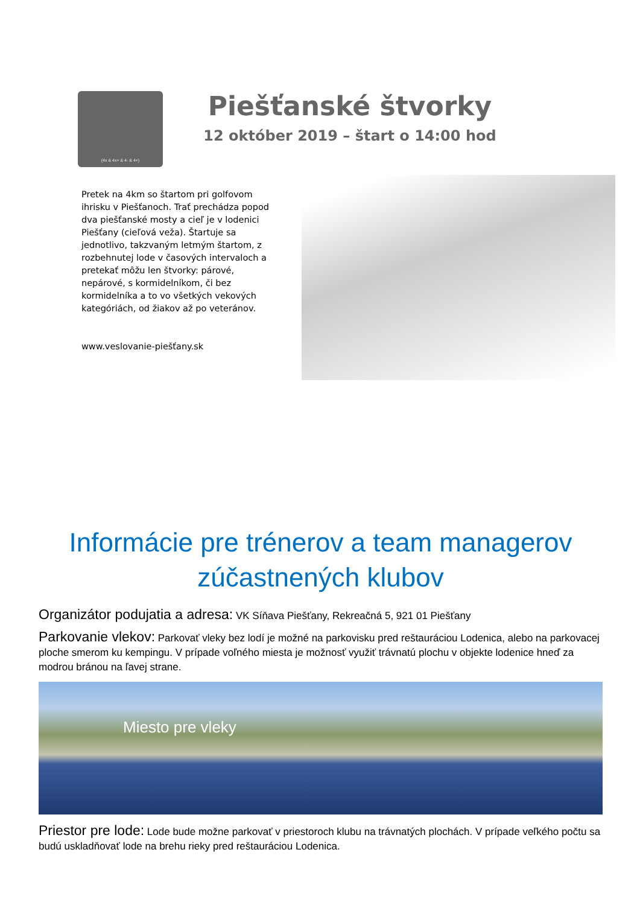(4x & 4x+ & 4- & 4+)
Piešťanské štvorky
12 október 2019 – štart o 14:00 hod
Pretek na 4km so štartom pri golfovom ihrisku v Piešťanoch. Trať prechádza popod dva piešťanské mosty a cieľ je v lodenici Piešťany (cieľová veža). Štartuje sa jednotlivo, takzvaným letmým štartom, z rozbehnutej lode v časových intervaloch a pretekať môžu len štvorky: párové, nepárové, s kormidelníkom, či bez kormidelníka a to vo všetkých vekových kategóriách, od žiakov až po veteránov.
www.veslovanie-piešťany.sk
Informácie pre trénerov a team managerov zúčastnených klubov
Organizátor podujatia a adresa: VK Síňava Piešťany, Rekreačná 5, 921 01 Piešťany
Parkovanie vlekov: Parkovať vleky bez lodí je možné na parkovisku pred reštauráciou Lodenica, alebo na parkovacej ploche smerom ku kempingu. V prípade voľného miesta je možnosť využiť trávnatú plochu v objekte lodenice hneď za modrou bránou na ľavej strane.
Miesto pre vleky
Priestor pre lode: Lode bude možne parkovať v priestoroch klubu na trávnatých plochách. V prípade veľkého počtu sa budú uskladňovať lode na brehu rieky pred reštauráciou Lodenica.